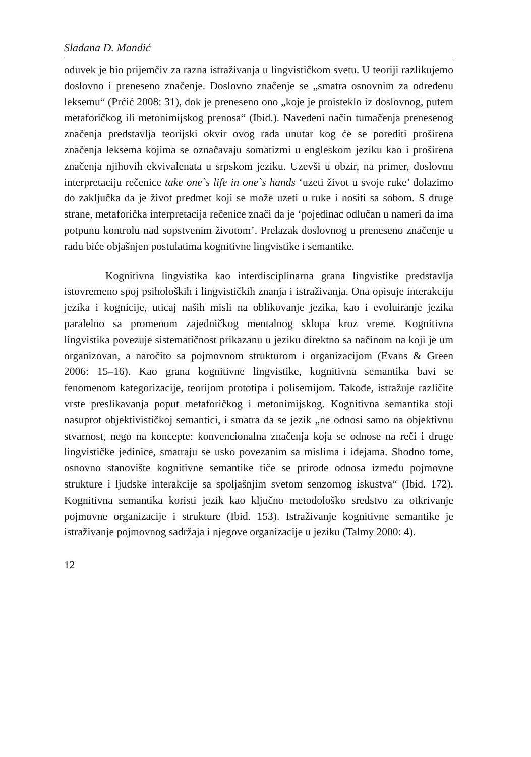Slađana D. Mandić
oduvek je bio prijemčiv za razna istraživanja u lingvističkom svetu. U teoriji razlikujemo doslovno i preneseno značenje. Doslovno značenje se „smatra osnovnim za određenu leksemu“ (Prćić 2008: 31), dok je preneseno ono „koje je proisteklo iz doslovnog, putem metaforičkog ili metonimijskog prenosa“ (Ibid.). Navedeni način tumačenja prenesenog značenja predstavlja teorijski okvir ovog rada unutar kog će se porediti proširena značenja leksema kojima se označavaju somatizmi u engleskom jeziku kao i proširena značenja njihovih ekvivalenata u srpskom jeziku. Uzevši u obzir, na primer, doslovnu interpretaciju rečenice take one`s life in one`s hands ‘uzeti život u svoje ruke’ dolazimo do zaključka da je život predmet koji se može uzeti u ruke i nositi sa sobom. S druge strane, metaforička interpretacija rečenice znači da je ‘pojedinac odlučan u nameri da ima potpunu kontrolu nad sopstvenim životom’. Prelazak doslovnog u preneseno značenje u radu biće objašnjen postulatima kognitivne lingvistike i semantike.
Kognitivna lingvistika kao interdisciplinarna grana lingvistike predstavlja istovremeno spoj psiholoških i lingvističkih znanja i istraživanja. Ona opisuje interakciju jezika i kognicije, uticaj naših misli na oblikovanje jezika, kao i evoluiranje jezika paralelno sa promenom zajedničkog mentalnog sklopa kroz vreme. Kognitivna lingvistika povezuje sistematičnost prikazanu u jeziku direktno sa načinom na koji je um organizovan, a naročito sa pojmovnom strukturom i organizacijom (Evans & Green 2006: 15–16). Kao grana kognitivne lingvistike, kognitivna semantika bavi se fenomenom kategorizacije, teorijom prototipa i polisemijom. Takođe, istražuje različite vrste preslikavanja poput metaforičkog i metonimijskog. Kognitivna semantika stoji nasuprot objektivističkoj semantici, i smatra da se jezik „ne odnosi samo na objektivnu stvarnost, nego na koncepte: konvencionalna značenja koja se odnose na reči i druge lingvističke jedinice, smatraju se usko povezanim sa mislima i idejama. Shodno tome, osnovno stanovište kognitivne semantike tiče se prirode odnosa između pojmovne strukture i ljudske interakcije sa spoljašnjim svetom senzornog iskustva“ (Ibid. 172). Kognitivna semantika koristi jezik kao ključno metodološko sredstvo za otkrivanje pojmovne organizacije i strukture (Ibid. 153). Istraživanje kognitivne semantike je istraživanje pojmovnog sadržaja i njegove organizacije u jeziku (Talmy 2000: 4).
12